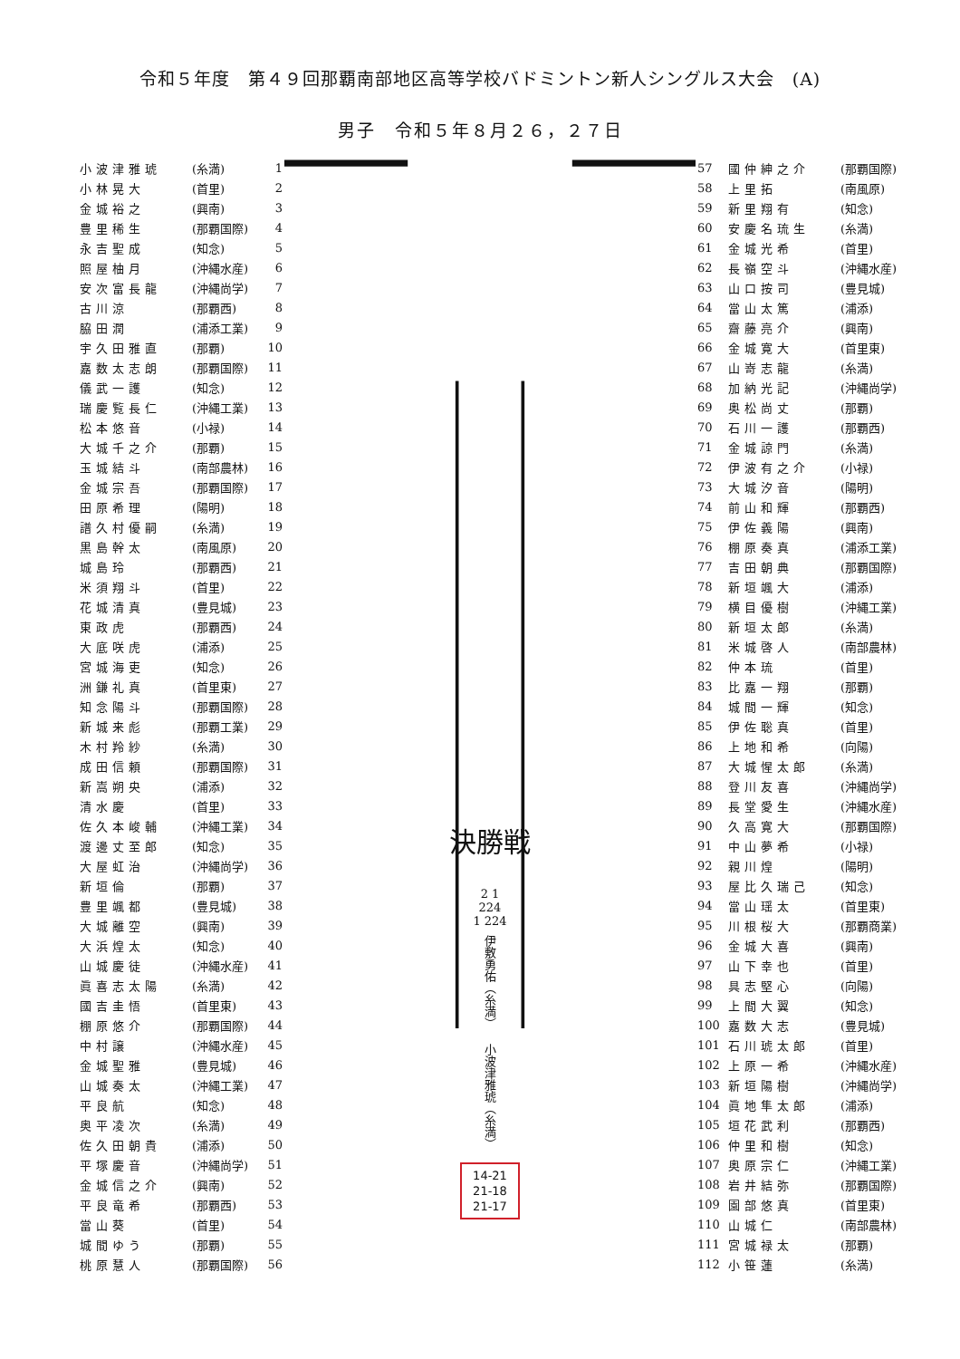令和５年度　第４９回那覇南部地区高等学校バドミントン新人シングルス大会　(A)
男子　令和５年８月２６，２７日
| 小波津雅琥 | (糸満) | 1 |
| 小林晃大 | (首里) | 2 |
| 金城裕之 | (興南) | 3 |
| 豊里稀生 | (那覇国際) | 4 |
| 永吉聖成 | (知念) | 5 |
| 照屋柚月 | (沖縄水産) | 6 |
| 安次富長龍 | (沖縄尚学) | 7 |
| 古川涼 | (那覇西) | 8 |
| 脇田潤 | (浦添工業) | 9 |
| 宇久田雅直 | (那覇) | 10 |
| 嘉数太志朗 | (那覇国際) | 11 |
| 儀武一護 | (知念) | 12 |
| 瑞慶覧長仁 | (沖縄工業) | 13 |
| 松本悠音 | (小禄) | 14 |
| 大城千之介 | (那覇) | 15 |
| 玉城結斗 | (南部農林) | 16 |
| 金城宗吾 | (那覇国際) | 17 |
| 田原希理 | (陽明) | 18 |
| 譜久村優嗣 | (糸満) | 19 |
| 黒島幹太 | (南風原) | 20 |
| 城島玲 | (那覇西) | 21 |
| 米須翔斗 | (首里) | 22 |
| 花城清真 | (豊見城) | 23 |
| 東政虎 | (那覇西) | 24 |
| 大底咲虎 | (浦添) | 25 |
| 宮城海吏 | (知念) | 26 |
| 洲鎌礼真 | (首里東) | 27 |
| 知念陽斗 | (那覇国際) | 28 |
| 新城来彪 | (那覇工業) | 29 |
| 木村羚紗 | (糸満) | 30 |
| 成田信頼 | (那覇国際) | 31 |
| 新嵩朔央 | (浦添) | 32 |
| 清水慶 | (首里) | 33 |
| 佐久本峻輔 | (沖縄工業) | 34 |
| 渡邊丈至郎 | (知念) | 35 |
| 大屋虹治 | (沖縄尚学) | 36 |
| 新垣倫 | (那覇) | 37 |
| 豊里颯都 | (豊見城) | 38 |
| 大城離空 | (興南) | 39 |
| 大浜煌太 | (知念) | 40 |
| 山城慶徒 | (沖縄水産) | 41 |
| 眞喜志太陽 | (糸満) | 42 |
| 國吉圭悟 | (首里東) | 43 |
| 棚原悠介 | (那覇国際) | 44 |
| 中村譲 | (沖縄水産) | 45 |
| 金城聖雅 | (豊見城) | 46 |
| 山城奏太 | (沖縄工業) | 47 |
| 平良航 | (知念) | 48 |
| 奥平凌次 | (糸満) | 49 |
| 佐久田朝貴 | (浦添) | 50 |
| 平塚慶音 | (沖縄尚学) | 51 |
| 金城信之介 | (興南) | 52 |
| 平良竜希 | (那覇西) | 53 |
| 當山葵 | (首里) | 54 |
| 城間ゆう | (那覇) | 55 |
| 桃原慧人 | (那覇国際) | 56 |
決勝戦
2 1
224
1 224
伊敷勇佑（糸満） 小波津雅琥（糸満）
14-21
21-18
21-17
| 57 | 國仲紳之介 | (那覇国際) |
| 58 | 上里拓 | (南風原) |
| 59 | 新里翔有 | (知念) |
| 60 | 安慶名琉生 | (糸満) |
| 61 | 金城光希 | (首里) |
| 62 | 長嶺空斗 | (沖縄水産) |
| 63 | 山口按司 | (豊見城) |
| 64 | 當山太篤 | (浦添) |
| 65 | 齋藤亮介 | (興南) |
| 66 | 金城寛大 | (首里東) |
| 67 | 山嵜志龍 | (糸満) |
| 68 | 加納光記 | (沖縄尚学) |
| 69 | 奥松尚丈 | (那覇) |
| 70 | 石川一護 | (那覇西) |
| 71 | 金城諒門 | (糸満) |
| 72 | 伊波有之介 | (小禄) |
| 73 | 大城汐音 | (陽明) |
| 74 | 前山和輝 | (那覇西) |
| 75 | 伊佐義陽 | (興南) |
| 76 | 棚原奏真 | (浦添工業) |
| 77 | 吉田朝典 | (那覇国際) |
| 78 | 新垣颯大 | (浦添) |
| 79 | 横目優樹 | (沖縄工業) |
| 80 | 新垣太郎 | (糸満) |
| 81 | 米城啓人 | (南部農林) |
| 82 | 仲本琉 | (首里) |
| 83 | 比嘉一翔 | (那覇) |
| 84 | 城間一輝 | (知念) |
| 85 | 伊佐聡真 | (首里) |
| 86 | 上地和希 | (向陽) |
| 87 | 大城惺太郎 | (糸満) |
| 88 | 登川友喜 | (沖縄尚学) |
| 89 | 長堂愛生 | (沖縄水産) |
| 90 | 久高寛大 | (那覇国際) |
| 91 | 中山夢希 | (小禄) |
| 92 | 親川煌 | (陽明) |
| 93 | 屋比久瑞己 | (知念) |
| 94 | 當山瑶太 | (首里東) |
| 95 | 川根桜大 | (那覇商業) |
| 96 | 金城大喜 | (興南) |
| 97 | 山下幸也 | (首里) |
| 98 | 具志堅心 | (向陽) |
| 99 | 上間大翼 | (知念) |
| 100 | 嘉数大志 | (豊見城) |
| 101 | 石川琥太郎 | (首里) |
| 102 | 上原一希 | (沖縄水産) |
| 103 | 新垣陽樹 | (沖縄尚学) |
| 104 | 眞地隼太郎 | (浦添) |
| 105 | 垣花武利 | (那覇西) |
| 106 | 仲里和樹 | (知念) |
| 107 | 奥原宗仁 | (沖縄工業) |
| 108 | 岩井結弥 | (那覇国際) |
| 109 | 園部悠真 | (首里東) |
| 110 | 山城仁 | (南部農林) |
| 111 | 宮城禄太 | (那覇) |
| 112 | 小笹蓮 | (糸満) |